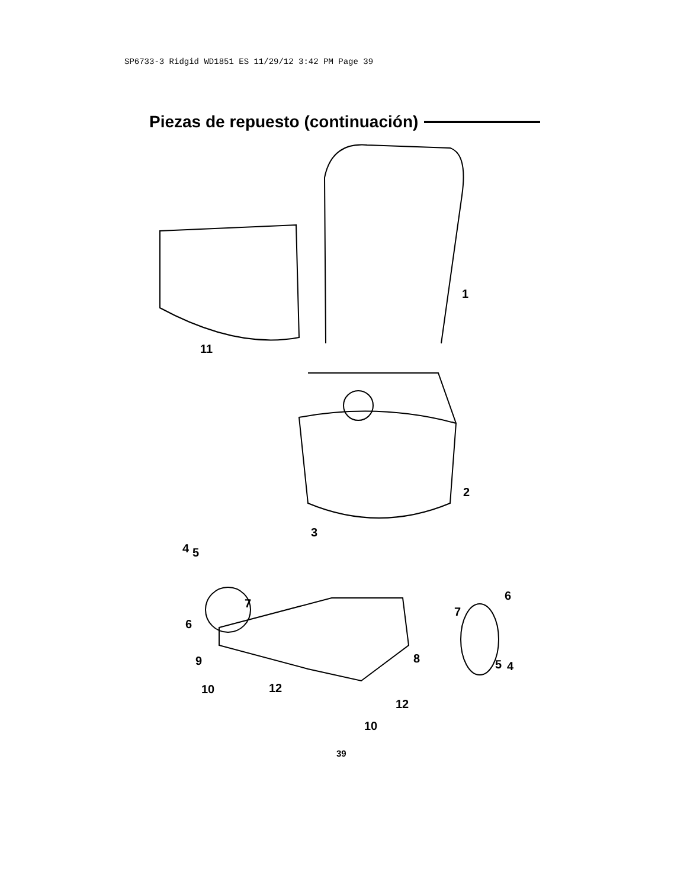SP6733-3 Ridgid WD1851 ES 11/29/12 3:42 PM Page 39
Piezas de repuesto (continuación)
1
11
2
3
4 5
6
7
7
6
9 8 5 4
10 12
12
10
39